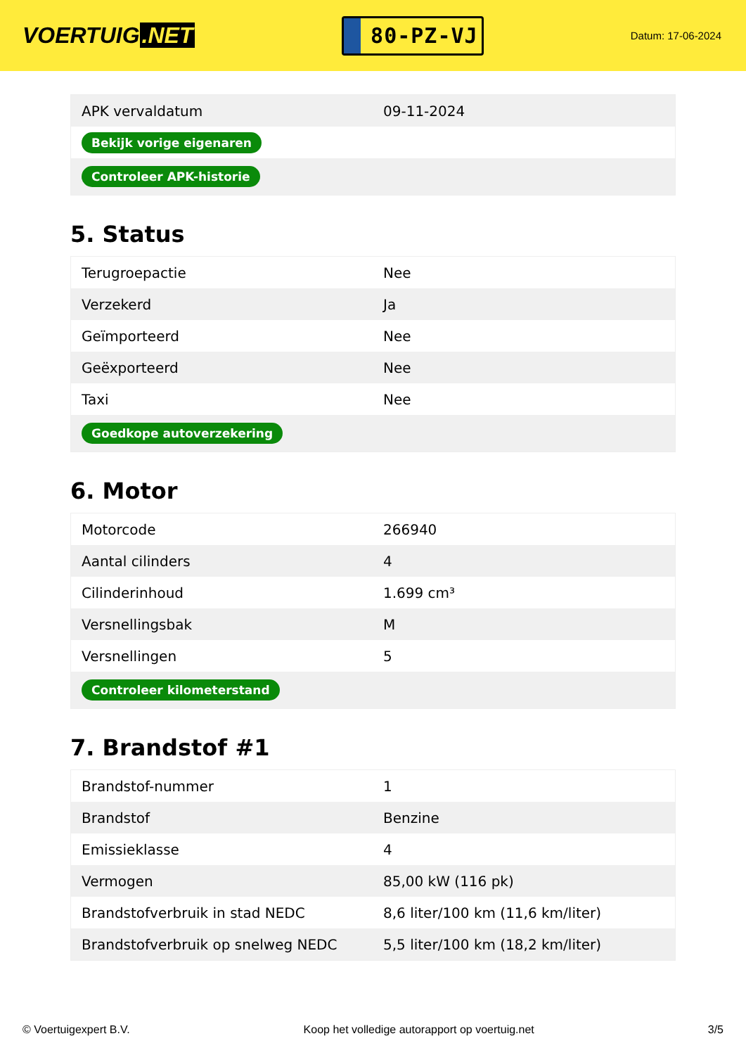VOERTUIG.NET
80-PZ-VJ
Datum: 17-06-2024
| APK vervaldatum | 09-11-2024 |
| Bekijk vorige eigenaren | |
| Controleer APK-historie | |
5. Status
| Terugroepactie | Nee |
| Verzekerd | Ja |
| Geïmporteerd | Nee |
| Geëxporteerd | Nee |
| Taxi | Nee |
| Goedkope autoverzekering | |
6. Motor
| Motorcode | 266940 |
| Aantal cilinders | 4 |
| Cilinderinhoud | 1.699 cm³ |
| Versnellingsbak | M |
| Versnellingen | 5 |
| Controleer kilometerstand | |
7. Brandstof #1
| Brandstof-nummer | 1 |
| Brandstof | Benzine |
| Emissieklasse | 4 |
| Vermogen | 85,00 kW (116 pk) |
| Brandstofverbruik in stad NEDC | 8,6 liter/100 km (11,6 km/liter) |
| Brandstofverbruik op snelweg NEDC | 5,5 liter/100 km (18,2 km/liter) |
© Voertuigexpert B.V. Koop het volledige autorapport op voertuig.net 3/5